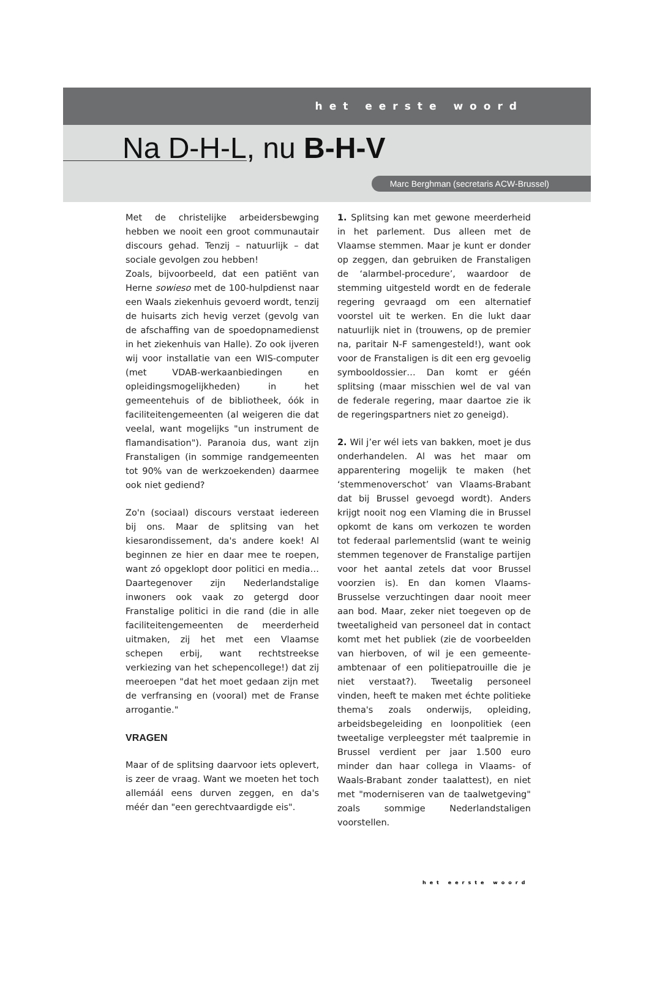het eerste woord
Na D-H-L, nu B-H-V
Marc Berghman (secretaris ACW-Brussel)
Met de christelijke arbeidersbewging hebben we nooit een groot communautair discours gehad. Tenzij – natuurlijk – dat sociale gevolgen zou hebben!
Zoals, bijvoorbeeld, dat een patiënt van Herne sowieso met de 100-hulpdienst naar een Waals ziekenhuis gevoerd wordt, tenzij de huisarts zich hevig verzet (gevolg van de afschaffing van de spoedopnamedienst in het ziekenhuis van Halle). Zo ook ijveren wij voor installatie van een WIS-computer (met VDAB-werkaanbiedingen en opleidingsmogelijkheden) in het gemeentehuis of de bibliotheek, óók in faciliteitengemeenten (al weigeren die dat veelal, want mogelijks "un instrument de flamandisation"). Paranoia dus, want zijn Franstaligen (in sommige randgemeenten tot 90% van de werkzoekenden) daarmee ook niet gediend?
Zo'n (sociaal) discours verstaat iedereen bij ons. Maar de splitsing van het kiesarondissement, da's andere koek! Al beginnen ze hier en daar mee te roepen, want zó opgeklopt door politici en media… Daartegenover zijn Nederlandstalige inwoners ook vaak zo getergd door Franstalige politici in die rand (die in alle faciliteitengemeenten de meerderheid uitmaken, zij het met een Vlaamse schepen erbij, want rechtstreekse verkiezing van het schepencollege!) dat zij meeroepen "dat het moet gedaan zijn met de verfransing en (vooral) met de Franse arrogantie."
VRAGEN
Maar of de splitsing daarvoor iets oplevert, is zeer de vraag. Want we moeten het toch allemáál eens durven zeggen, en da's méér dan "een gerechtvaardigde eis".
1. Splitsing kan met gewone meerderheid in het parlement. Dus alleen met de Vlaamse stemmen. Maar je kunt er donder op zeggen, dan gebruiken de Franstaligen de ‘alarmbel-procedure’, waardoor de stemming uitgesteld wordt en de federale regering gevraagd om een alternatief voorstel uit te werken. En die lukt daar natuurlijk niet in (trouwens, op de premier na, paritair N-F samengesteld!), want ook voor de Franstaligen is dit een erg gevoelig symbooldossier… Dan komt er géén splitsing (maar misschien wel de val van de federale regering, maar daartoe zie ik de regeringspartners niet zo geneigd).
2. Wil j’er wél iets van bakken, moet je dus onderhandelen. Al was het maar om apparentering mogelijk te maken (het ‘stemmenoverschot’ van Vlaams-Brabant dat bij Brussel gevoegd wordt). Anders krijgt nooit nog een Vlaming die in Brussel opkomt de kans om verkozen te worden tot federaal parlementslid (want te weinig stemmen tegenover de Franstalige partijen voor het aantal zetels dat voor Brussel voorzien is). En dan komen Vlaams-Brusselse verzuchtingen daar nooit meer aan bod. Maar, zeker niet toegeven op de tweetaligheid van personeel dat in contact komt met het publiek (zie de voorbeelden van hierboven, of wil je een gemeente-ambtenaar of een politiepatrouille die je niet verstaat?). Tweetalig personeel vinden, heeft te maken met échte politieke thema's zoals onderwijs, opleiding, arbeidsbegeleiding en loonpolitiek (een tweetalige verpleegster mét taalpremie in Brussel verdient per jaar 1.500 euro minder dan haar collega in Vlaams- of Waals-Brabant zonder taalattest), en niet met "moderniseren van de taalwetgeving" zoals sommige Nederlandstaligen voorstellen.
het eerste woord